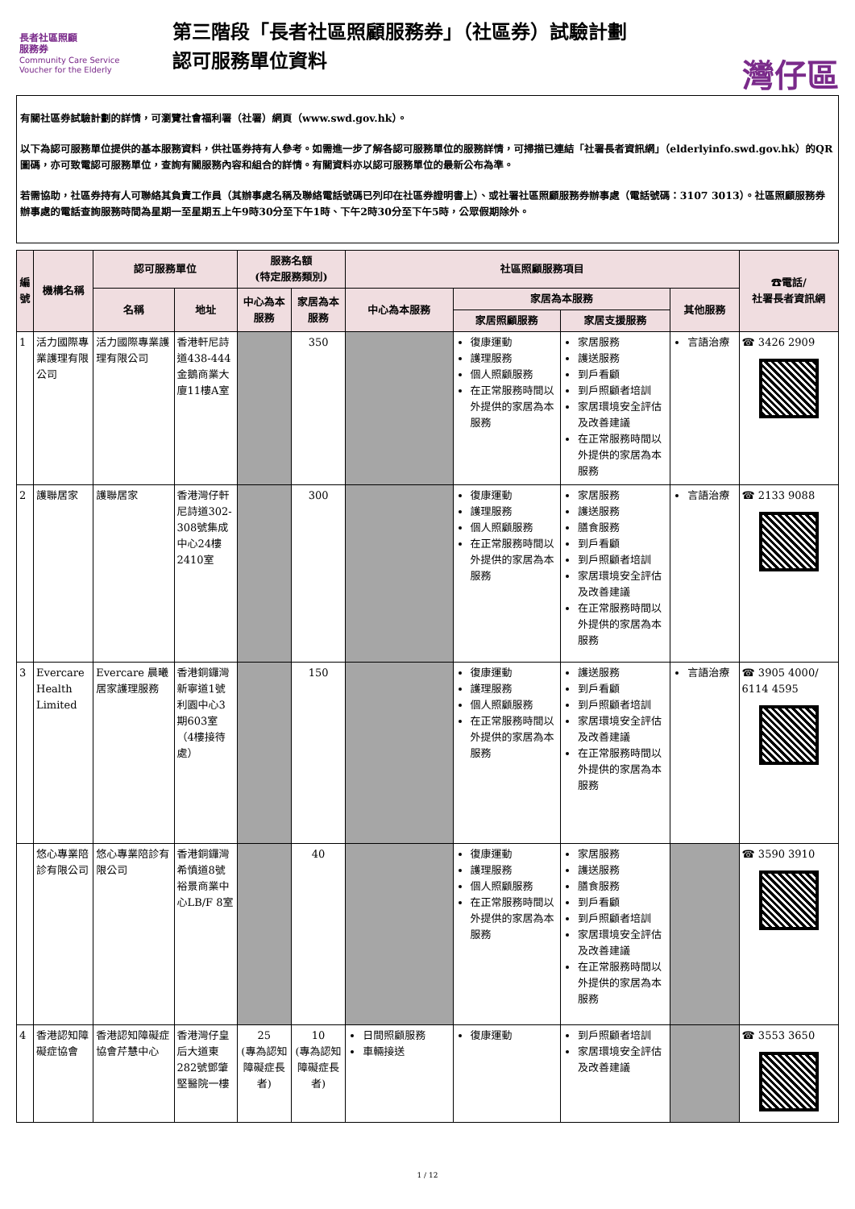長者社區照顧
服務券
Community Care Service
Voucher for the Elderly
第三階段「長者社區照顧服務券」（社區券）試驗計劃
認可服務單位資料
灣仔區
有關社區券試驗計劃的詳情，可瀏覽社會福利署（社署）網頁（www.swd.gov.hk）。
以下為認可服務單位提供的基本服務資料，供社區券持有人參考。如需進一步了解各認可服務單位的服務詳情，可掃描已連結「社署長者資訊網」（elderlyinfo.swd.gov.hk）的QR圖碼，亦可致電認可服務單位，查詢有關服務內容和組合的詳情。有關資料亦以認可服務單位的最新公布為準。
若需協助，社區券持有人可聯絡其負責工作員（其辦事處名稱及聯絡電話號碼已列印在社區券證明書上）、或社署社區照顧服務券辦事處（電話號碼：3107 3013）。社區照顧服務券辦事處的電話查詢服務時間為星期一至星期五上午9時30分至下午1時、下午2時30分至下午5時，公眾假期除外。
| 編號 | 機構名稱 | 認可服務單位 | | 服務名額 (特定服務類別) | | 社區照顧服務項目 | | | | ☎電話/ 社署長者資訊網 |
| --- | --- | --- | --- | --- | --- | --- | --- | --- | --- | --- |
| | | 名稱 | 地址 | 中心為本服務 | 家居為本服務 | 中心為本服務 | 家居為本服務 | | 其他服務 | |
| | | | | | | | 家居照顧服務 | 家居支援服務 | | |
| 1 | 活力國際專業護理有限公司 | 活力國際專業護理有限公司 | 香港軒尼詩道438-444金鵝商業大廈11樓A室 | | 350 | | 復康運動 護理服務 個人照顧服務 在正常服務時間以外提供的家居為本服務 | 家居服務 護送服務 到戶看顧 到戶照顧者培訓 家居環境安全評估及改善建議 在正常服務時間以外提供的家居為本服務 | 言語治療 | ☎ 3426 2909 |
| 2 | 護聯居家 | 護聯居家 | 香港灣仔軒尼詩道302-308號集成中心24樓2410室 | | 300 | | 復康運動 護理服務 個人照顧服務 在正常服務時間以外提供的家居為本服務 | 家居服務 護送服務 膳食服務 到戶看顧 到戶照顧者培訓 家居環境安全評估及改善建議 在正常服務時間以外提供的家居為本服務 | 言語治療 | ☎ 2133 9088 |
| 3 | Evercare Health Limited | Evercare 晨曦居家護理服務 | 香港銅鑼灣新寧道1號利園中心3期603室（4樓接待處） | | 150 | | 復康運動 護理服務 個人照顧服務 在正常服務時間以外提供的家居為本服務 | 護送服務 到戶看顧 到戶照顧者培訓 家居環境安全評估及改善建議 在正常服務時間以外提供的家居為本服務 | 言語治療 | ☎ 3905 4000/ 6114 4595 |
| | 悠心專業陪診有限公司 | 悠心專業陪診有限公司 | 香港銅鑼灣希慎道8號裕景商業中心LB/F 8室 | | 40 | | 復康運動 護理服務 個人照顧服務 在正常服務時間以外提供的家居為本服務 | 家居服務 護送服務 膳食服務 到戶看顧 到戶照顧者培訓 家居環境安全評估及改善建議 在正常服務時間以外提供的家居為本服務 | | ☎ 3590 3910 |
| 4 | 香港認知障礙症協會 | 香港認知障礙症協會芹慧中心 | 香港灣仔皇后大道東282號鄧肇堅醫院一樓 | 25 (專為認知障礙症長者) | 10 (專為認知障礙症長者) | 日間照顧服務 車輛接送 | 復康運動 | 到戶照顧者培訓 家居環境安全評估及改善建議 | | ☎ 3553 3650 |
1 / 12